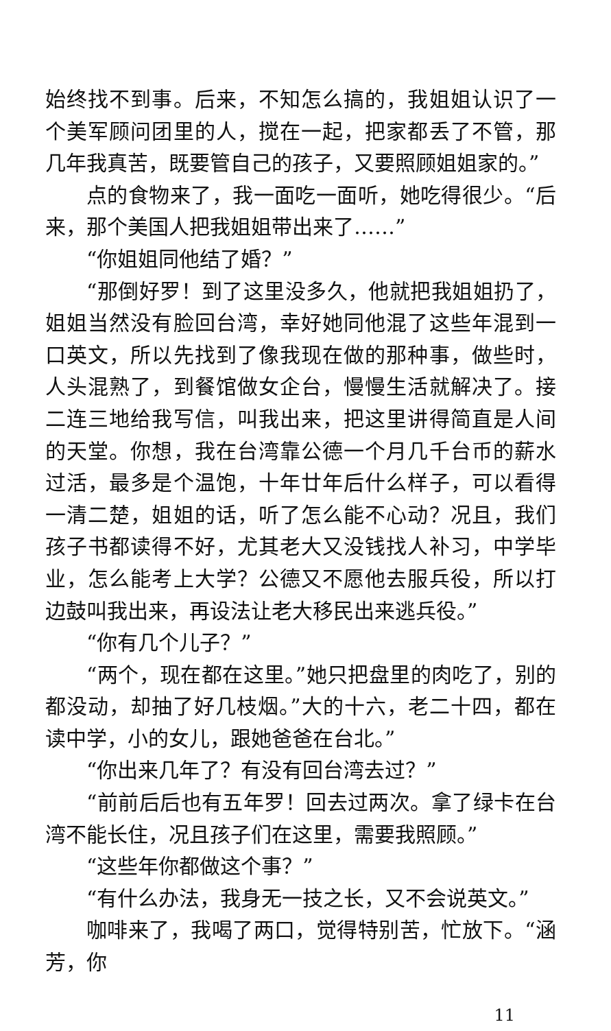始终找不到事。后来，不知怎么搞的，我姐姐认识了一个美军顾问团里的人，搅在一起，把家都丢了不管，那几年我真苦，既要管自己的孩子，又要照顾姐姐家的。”
点的食物来了，我一面吃一面听，她吃得很少。“后来，那个美国人把我姐姐带出来了……”
“你姐姐同他结了婚？”
“那倒好罗！到了这里没多久，他就把我姐姐扔了，姐姐当然没有脸回台湾，幸好她同他混了这些年混到一口英文，所以先找到了像我现在做的那种事，做些时，人头混熟了，到餐馆做女企台，慢慢生活就解决了。接二连三地给我写信，叫我出来，把这里讲得简直是人间的天堂。你想，我在台湾靠公德一个月几千台币的薪水过活，最多是个温饱，十年廿年后什么样子，可以看得一清二楚，姐姐的话，听了怎么能不心动？况且，我们孩子书都读得不好，尤其老大又没钱找人补习，中学毕业，怎么能考上大学？公德又不愿他去服兵役，所以打边鼓叫我出来，再设法让老大移民出来逃兵役。”
“你有几个儿子？”
“两个，现在都在这里。”她只把盘里的肉吃了，别的都没动，却抽了好几枝烟。”大的十六，老二十四，都在读中学，小的女儿，跟她爸爸在台北。”
“你出来几年了？有没有回台湾去过？”
“前前后后也有五年罗！回去过两次。拿了绿卡在台湾不能长住，况且孩子们在这里，需要我照顾。”
“这些年你都做这个事？”
“有什么办法，我身无一技之长，又不会说英文。”
咖啡来了，我喝了两口，觉得特别苦，忙放下。“涵芳，你
11